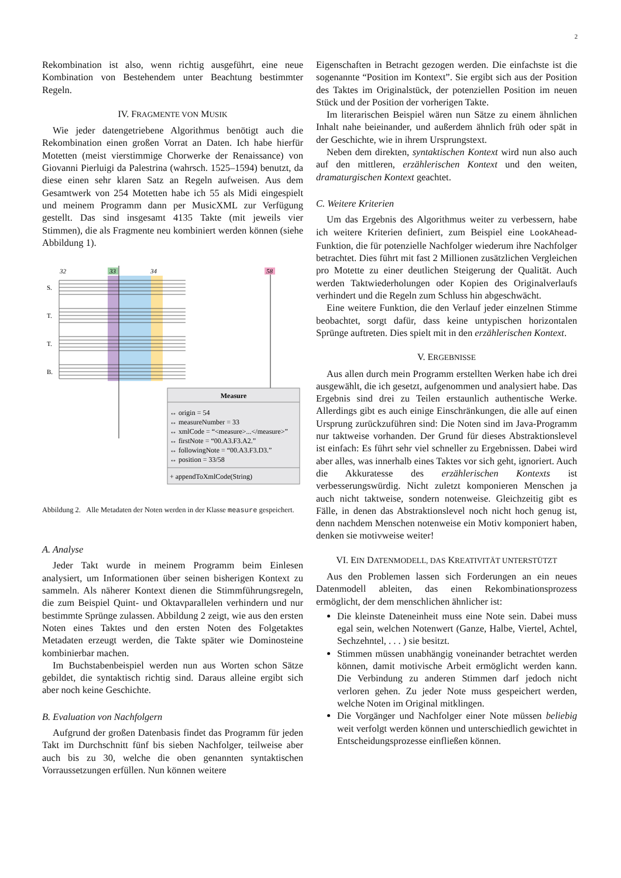2
Rekombination ist also, wenn richtig ausgeführt, eine neue Kombination von Bestehendem unter Beachtung bestimmter Regeln.
IV. FRAGMENTE VON MUSIK
Wie jeder datengetriebene Algorithmus benötigt auch die Rekombination einen großen Vorrat an Daten. Ich habe hierfür Motetten (meist vierstimmige Chorwerke der Renaissance) von Giovanni Pierluigi da Palestrina (wahrsch. 1525–1594) benutzt, da diese einen sehr klaren Satz an Regeln aufweisen. Aus dem Gesamtwerk von 254 Motetten habe ich 55 als Midi eingespielt und meinem Programm dann per MusicXML zur Verfügung gestellt. Das sind insgesamt 4135 Takte (mit jeweils vier Stimmen), die als Fragmente neu kombiniert werden können (siehe Abbildung 1).
32
33
34
58
S.
T.
T.
B.
Measure
↔ origin = 54
↔ measureNumber = 33
↔ xmlCode = “<measure>...</measure>”
↔ firstNote = “00.A3.F3.A2.”
↔ followingNote = “00.A3.F3.D3.”
↔ position = 33/58
+ appendToXmlCode(String)
Abbildung 2. Alle Metadaten der Noten werden in der Klasse measure gespeichert.
A. Analyse
Jeder Takt wurde in meinem Programm beim Einlesen analysiert, um Informationen über seinen bisherigen Kontext zu sammeln. Als näherer Kontext dienen die Stimmführungsregeln, die zum Beispiel Quint- und Oktavparallelen verhindern und nur bestimmte Sprünge zulassen. Abbildung 2 zeigt, wie aus den ersten Noten eines Taktes und den ersten Noten des Folgetaktes Metadaten erzeugt werden, die Takte später wie Dominosteine kombinierbar machen.
Im Buchstabenbeispiel werden nun aus Worten schon Sätze gebildet, die syntaktisch richtig sind. Daraus alleine ergibt sich aber noch keine Geschichte.
B. Evaluation von Nachfolgern
Aufgrund der großen Datenbasis findet das Programm für jeden Takt im Durchschnitt fünf bis sieben Nachfolger, teilweise aber auch bis zu 30, welche die oben genannten syntaktischen Vorraussetzungen erfüllen. Nun können weitere
Eigenschaften in Betracht gezogen werden. Die einfachste ist die sogenannte “Position im Kontext”. Sie ergibt sich aus der Position des Taktes im Originalstück, der potenziellen Position im neuen Stück und der Position der vorherigen Takte.
Im literarischen Beispiel wären nun Sätze zu einem ähnlichen Inhalt nahe beieinander, und außerdem ähnlich früh oder spät in der Geschichte, wie in ihrem Ursprungstext.
Neben dem direkten, syntaktischen Kontext wird nun also auch auf den mittleren, erzählerischen Kontext und den weiten, dramaturgischen Kontext geachtet.
C. Weitere Kriterien
Um das Ergebnis des Algorithmus weiter zu verbessern, habe ich weitere Kriterien definiert, zum Beispiel eine LookAhead-Funktion, die für potenzielle Nachfolger wiederum ihre Nachfolger betrachtet. Dies führt mit fast 2 Millionen zusätzlichen Vergleichen pro Motette zu einer deutlichen Steigerung der Qualität. Auch werden Taktwiederholungen oder Kopien des Originalverlaufs verhindert und die Regeln zum Schluss hin abgeschwächt.
Eine weitere Funktion, die den Verlauf jeder einzelnen Stimme beobachtet, sorgt dafür, dass keine untypischen horizontalen Sprünge auftreten. Dies spielt mit in den erzählerischen Kontext.
V. ERGEBNISSE
Aus allen durch mein Programm erstellten Werken habe ich drei ausgewählt, die ich gesetzt, aufgenommen und analysiert habe. Das Ergebnis sind drei zu Teilen erstaunlich authentische Werke. Allerdings gibt es auch einige Einschränkungen, die alle auf einen Ursprung zurückzuführen sind: Die Noten sind im Java-Programm nur taktweise vorhanden. Der Grund für dieses Abstraktionslevel ist einfach: Es führt sehr viel schneller zu Ergebnissen. Dabei wird aber alles, was innerhalb eines Taktes vor sich geht, ignoriert. Auch die Akkuratesse des erzählerischen Kontexts ist verbesserungswürdig. Nicht zuletzt komponieren Menschen ja auch nicht taktweise, sondern notenweise. Gleichzeitig gibt es Fälle, in denen das Abstraktionslevel noch nicht hoch genug ist, denn nachdem Menschen notenweise ein Motiv komponiert haben, denken sie motivweise weiter!
VI. EIN DATENMODELL, DAS KREATIVITÄT UNTERSTÜTZT
Aus den Problemen lassen sich Forderungen an ein neues Datenmodell ableiten, das einen Rekombinationsprozess ermöglicht, der dem menschlichen ähnlicher ist:
Die kleinste Dateneinheit muss eine Note sein. Dabei muss egal sein, welchen Notenwert (Ganze, Halbe, Viertel, Achtel, Sechzehntel, . . . ) sie besitzt.
Stimmen müssen unabhängig voneinander betrachtet werden können, damit motivische Arbeit ermöglicht werden kann. Die Verbindung zu anderen Stimmen darf jedoch nicht verloren gehen. Zu jeder Note muss gespeichert werden, welche Noten im Original mitklingen.
Die Vorgänger und Nachfolger einer Note müssen beliebig weit verfolgt werden können und unterschiedlich gewichtet in Entscheidungsprozesse einfließen können.